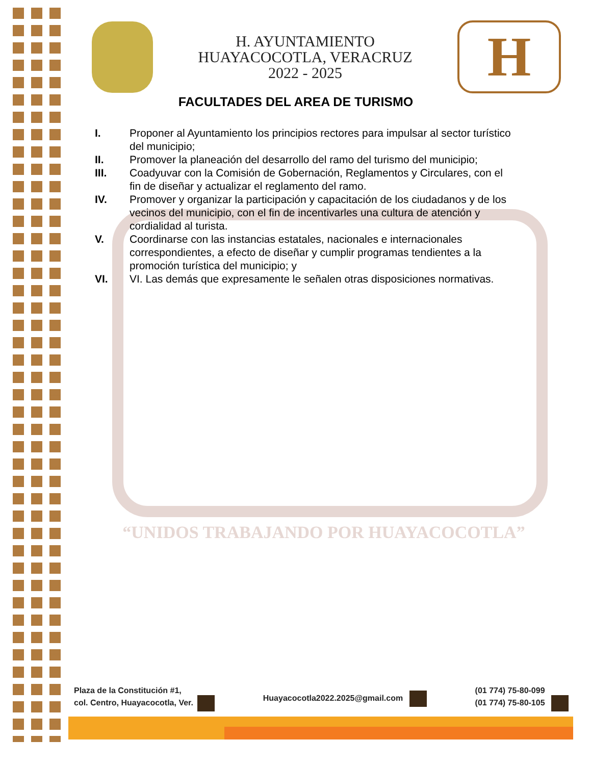H. AYUNTAMIENTO
HUAYACOCOTLA, VERACRUZ
2022 - 2025
H
FACULTADES DEL AREA DE TURISMO
I. Proponer al Ayuntamiento los principios rectores para impulsar al sector turístico del municipio;
II. Promover la planeación del desarrollo del ramo del turismo del municipio;
III. Coadyuvar con la Comisión de Gobernación, Reglamentos y Circulares, con el fin de diseñar y actualizar el reglamento del ramo.
IV. Promover y organizar la participación y capacitación de los ciudadanos y de los vecinos del municipio, con el fin de incentivarles una cultura de atención y cordialidad al turista.
V. Coordinarse con las instancias estatales, nacionales e internacionales correspondientes, a efecto de diseñar y cumplir programas tendientes a la promoción turística del municipio; y
VI. VI. Las demás que expresamente le señalen otras disposiciones normativas.
“UNIDOS TRABAJANDO POR HUAYACOCOTLA”
Plaza de la Constitución #1,
col. Centro, Huayacocotla, Ver.
Huayacocotla2022.2025@gmail.com
(01 774) 75-80-099
(01 774) 75-80-105